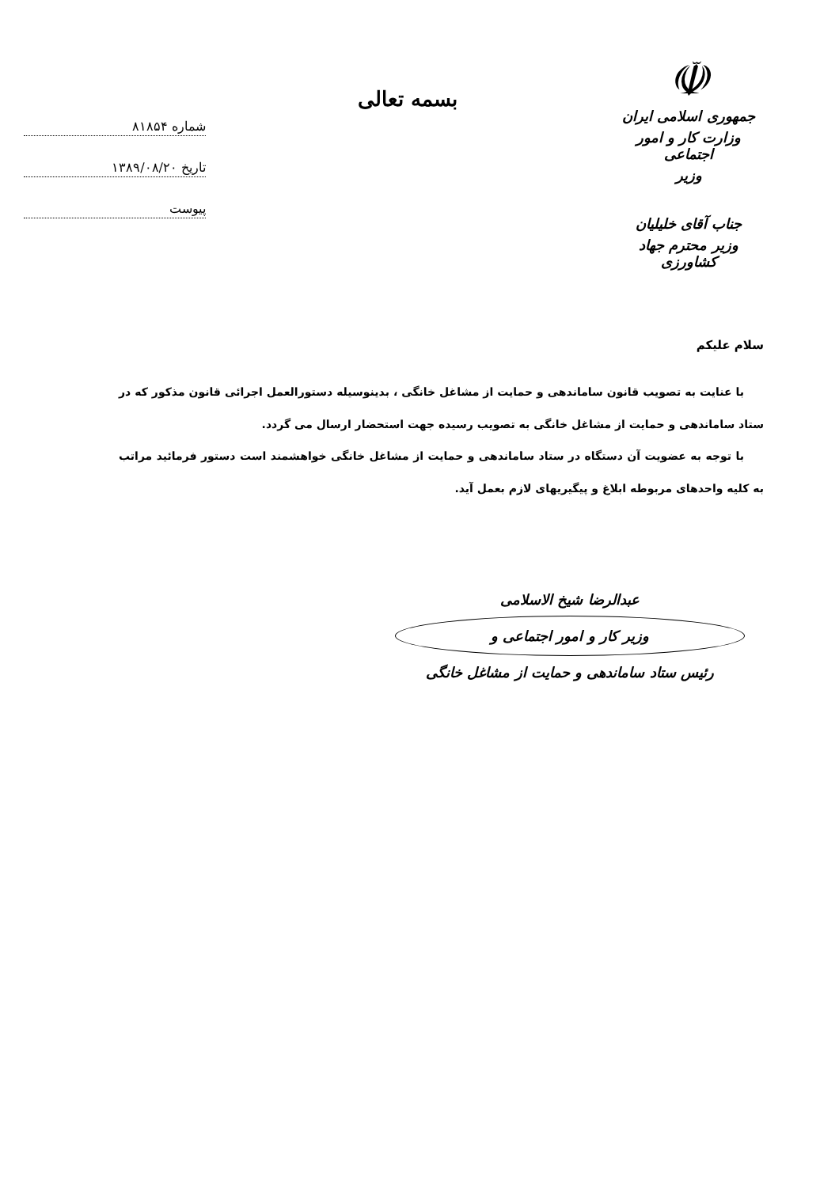☫
جمهوری اسلامی ایران
وزارت کار و امور اجتماعی
وزیر
جناب آقای خلیلیان
وزیر محترم جهاد کشاورزی
بسمه تعالی
شماره ۸۱۸۵۴
تاریخ ۱۳۸۹/۰۸/۲۰
پیوست
سلام علیکم
با عنایت به تصویب قانون ساماندهی و حمایت از مشاغل خانگی ، بدینوسیله دستورالعمل اجرائی قانون مذکور که در ستاد ساماندهی و حمایت از مشاغل خانگی به تصویب رسیده جهت استحضار ارسال می گردد.
با توجه به عضویت آن دستگاه در ستاد ساماندهی و حمایت از مشاغل خانگی خواهشمند است دستور فرمائید مراتب به کلیه واحدهای مربوطه ابلاغ و پیگیریهای لازم بعمل آید.
عبدالرضا شیخ الاسلامی
وزیر کار و امور اجتماعی و
رئیس ستاد ساماندهی و حمایت از مشاغل خانگی